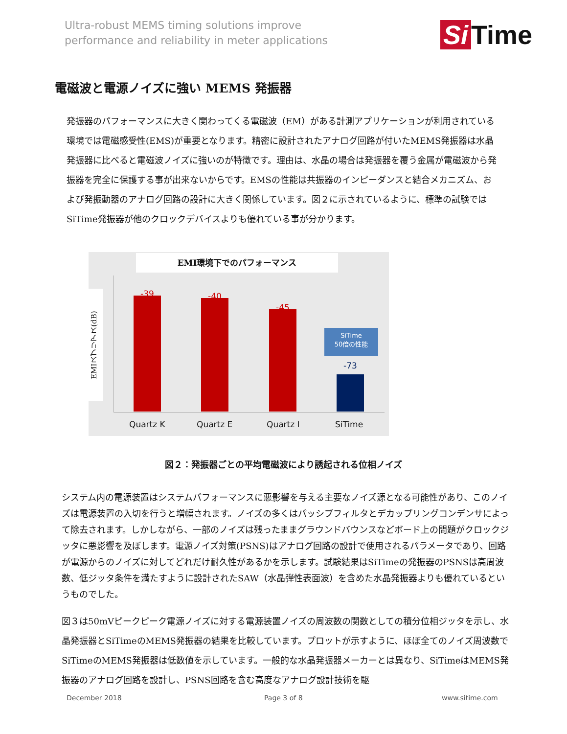Ultra-robust MEMS timing solutions improve
performance and reliability in meter applications
Si Time
電磁波と電源ノイズに強い MEMS 発振器
発振器のパフォーマンスに大きく関わってくる電磁波（EM）がある計測アプリケーションが利用されている環境では電磁感受性(EMS)が重要となります。精密に設計されたアナログ回路が付いたMEMS発振器は水晶発振器に比べると電磁波ノイズに強いのが特徴です。理由は、水晶の場合は発振器を覆う金属が電磁波から発振器を完全に保護する事が出来ないからです。EMSの性能は共振器のインピーダンスと結合メカニズム、および発振動器のアナログ回路の設計に大きく関係しています。図２に示されているように、標準の試験ではSiTime発振器が他のクロックデバイスよりも優れている事が分かります。
EMI環境下でのパフォーマンス
EMIスプリアス(dB)
-39 -40
-45
SiTime
50倍の性能
-73
Quartz K Quartz E Quartz I SiTime
図２：発振器ごとの平均電磁波により誘起される位相ノイズ
システム内の電源装置はシステムパフォーマンスに悪影響を与える主要なノイズ源となる可能性があり、このノイズは電源装置の入切を行うと増幅されます。ノイズの多くはパッシブフィルタとデカップリングコンデンサによって除去されます。しかしながら、一部のノイズは残ったままグラウンドバウンスなどボード上の問題がクロックジッタに悪影響を及ぼします。電源ノイズ対策(PSNS)はアナログ回路の設計で使用されるパラメータであり、回路が電源からのノイズに対してどれだけ耐久性があるかを示します。試験結果はSiTimeの発振器のPSNSは高周波数、低ジッタ条件を満たすように設計されたSAW（水晶弾性表面波）を含めた水晶発振器よりも優れているというものでした。
図３は50mVピークピーク電源ノイズに対する電源装置ノイズの周波数の関数としての積分位相ジッタを示し、水晶発振器とSiTimeのMEMS発振器の結果を比較しています。プロットが示すように、ほぼ全てのノイズ周波数でSiTimeのMEMS発振器は低数値を示しています。一般的な水晶発振器メーカーとは異なり、SiTimeはMEMS発振器のアナログ回路を設計し、PSNS回路を含む高度なアナログ設計技術を駆
December 2018 Page 3 of 8 www.sitime.com